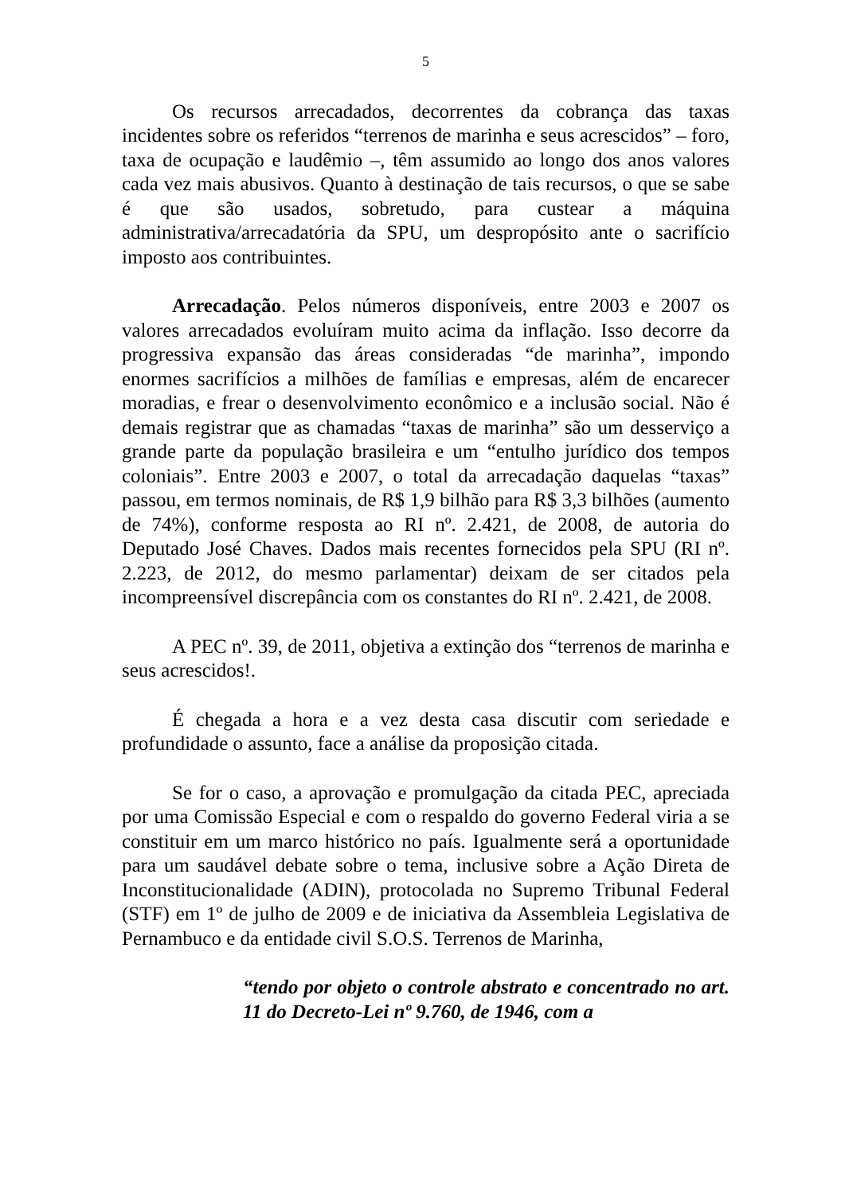5
Os recursos arrecadados, decorrentes da cobrança das taxas incidentes sobre os referidos “terrenos de marinha e seus acrescidos” – foro, taxa de ocupação e laudêmio –, têm assumido ao longo dos anos valores cada vez mais abusivos. Quanto à destinação de tais recursos, o que se sabe é que são usados, sobretudo, para custear a máquina administrativa/arrecadatória da SPU, um despropósito ante o sacrifício imposto aos contribuintes.
Arrecadação. Pelos números disponíveis, entre 2003 e 2007 os valores arrecadados evoluíram muito acima da inflação. Isso decorre da progressiva expansão das áreas consideradas “de marinha”, impondo enormes sacrifícios a milhões de famílias e empresas, além de encarecer moradias, e frear o desenvolvimento econômico e a inclusão social. Não é demais registrar que as chamadas “taxas de marinha” são um desserviço a grande parte da população brasileira e um “entulho jurídico dos tempos coloniais”. Entre 2003 e 2007, o total da arrecadação daquelas “taxas” passou, em termos nominais, de R$ 1,9 bilhão para R$ 3,3 bilhões (aumento de 74%), conforme resposta ao RI nº. 2.421, de 2008, de autoria do Deputado José Chaves. Dados mais recentes fornecidos pela SPU (RI nº. 2.223, de 2012, do mesmo parlamentar) deixam de ser citados pela incompreensível discrepância com os constantes do RI nº. 2.421, de 2008.
A PEC nº. 39, de 2011, objetiva a extinção dos “terrenos de marinha e seus acrescidos!.
É chegada a hora e a vez desta casa discutir com seriedade e profundidade o assunto, face a análise da proposição citada.
Se for o caso, a aprovação e promulgação da citada PEC, apreciada por uma Comissão Especial e com o respaldo do governo Federal viria a se constituir em um marco histórico no país. Igualmente será a oportunidade para um saudável debate sobre o tema, inclusive sobre a Ação Direta de Inconstitucionalidade (ADIN), protocolada no Supremo Tribunal Federal (STF) em 1º de julho de 2009 e de iniciativa da Assembleia Legislativa de Pernambuco e da entidade civil S.O.S. Terrenos de Marinha,
“tendo por objeto o controle abstrato e concentrado no art. 11 do Decreto-Lei nº 9.760, de 1946, com a